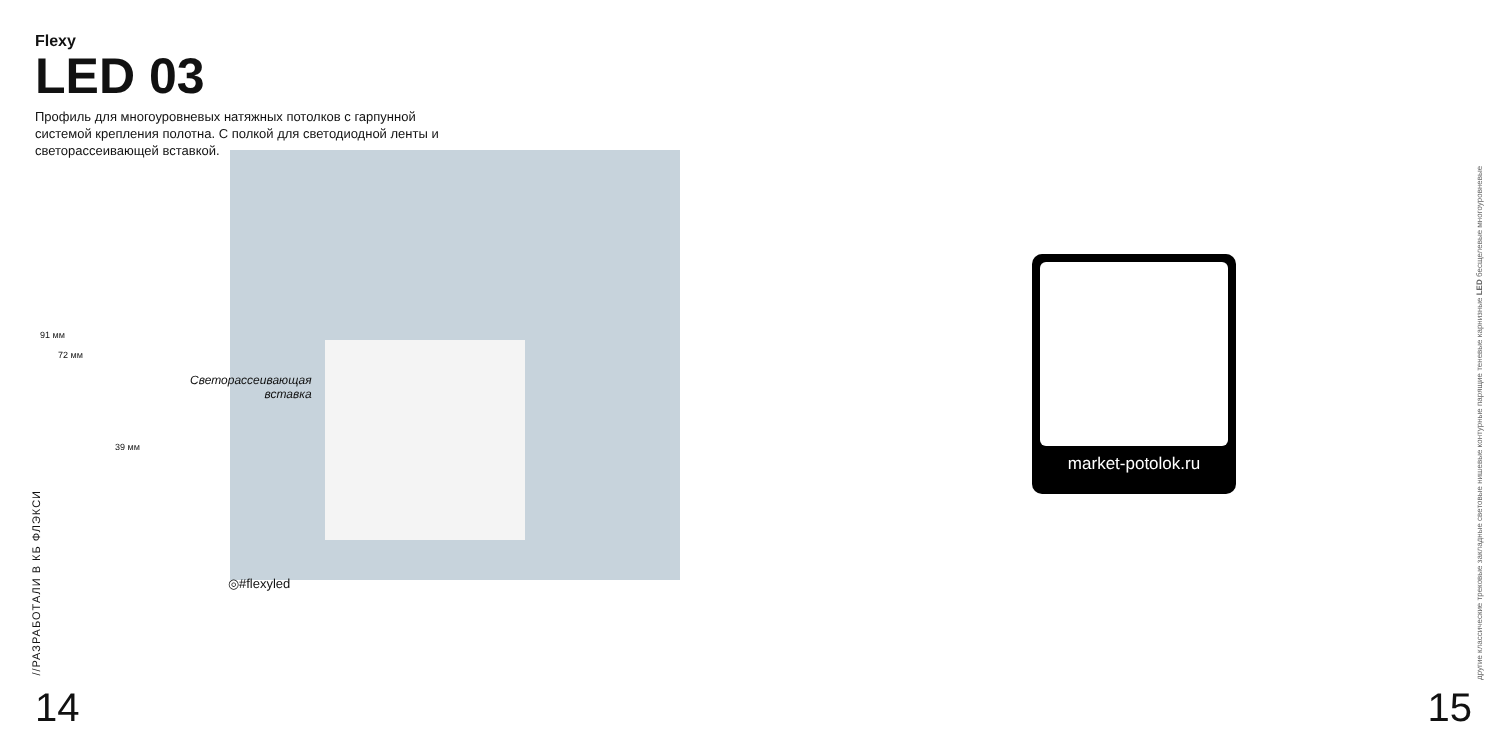Flexy
LED 03
Профиль для многоуровневых натяжных потолков с гарпунной системой крепления полотна. С полкой для светодиодной ленты и светорассеивающей вставкой.
91 мм
72 мм
39 мм
Светорассеивающая
вставка
◎#flexyled
//РАЗРАБОТАЛИ В КБ ФЛЭКСИ
14
market-potolok.ru
другие классические трековые закладные световые нишевые контурные парящие теневые карнизные LED бесщелевые многоуровневые
15